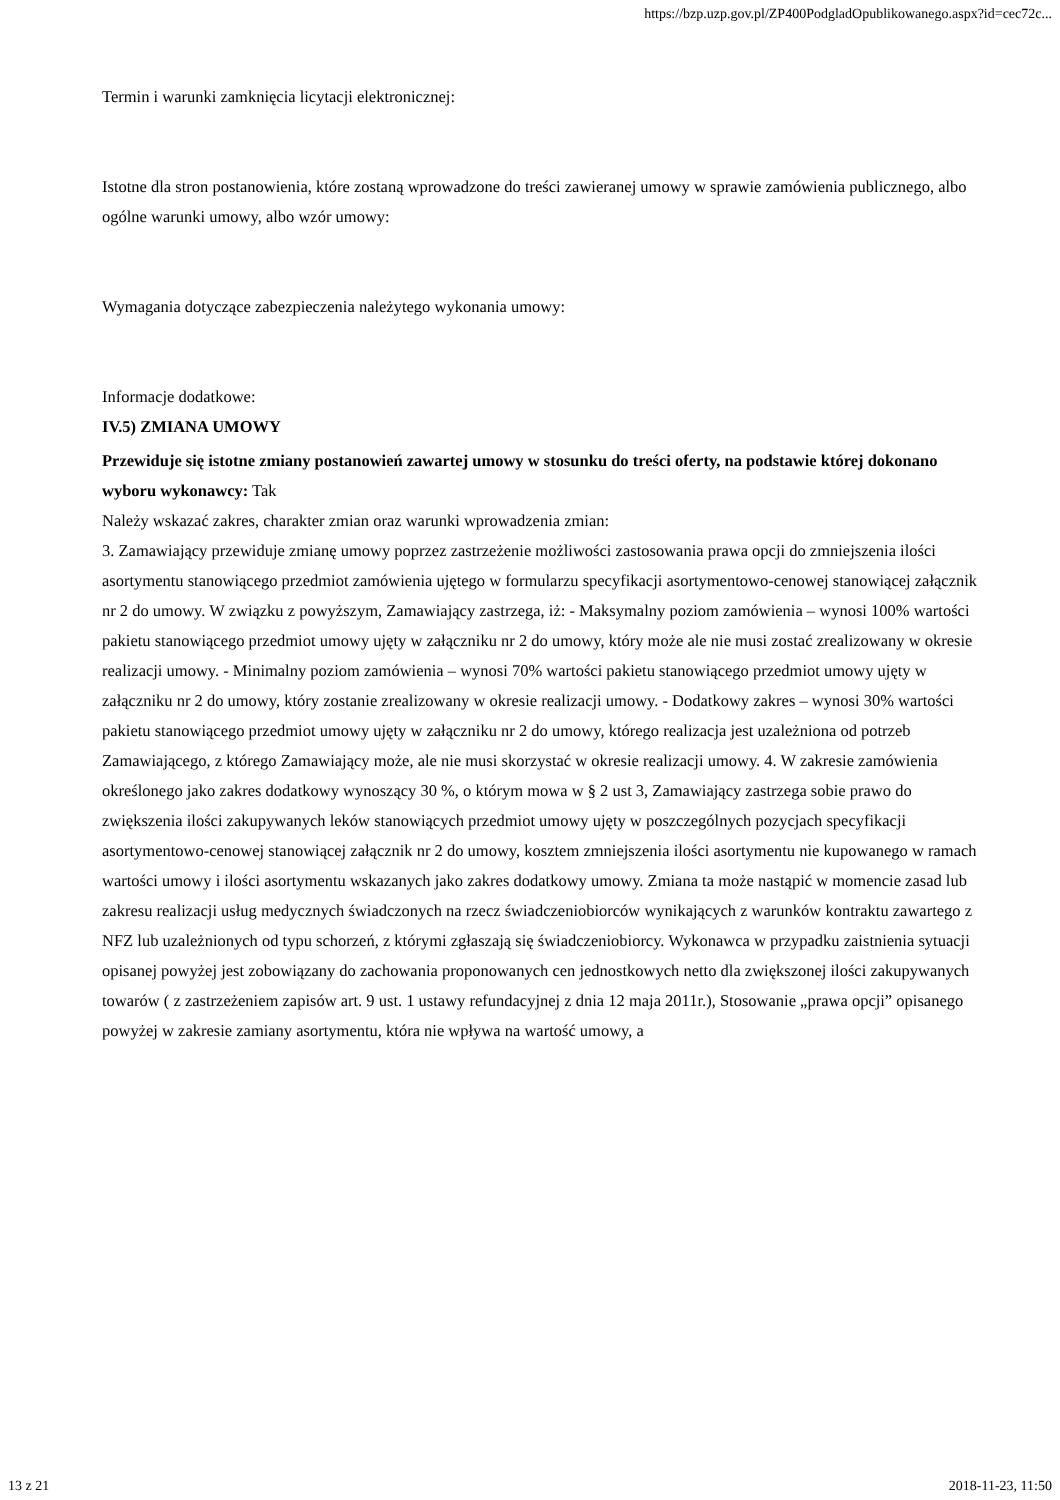https://bzp.uzp.gov.pl/ZP400PodgladOpublikowanego.aspx?id=cec72c...
Termin i warunki zamknięcia licytacji elektronicznej:
Istotne dla stron postanowienia, które zostaną wprowadzone do treści zawieranej umowy w sprawie zamówienia publicznego, albo ogólne warunki umowy, albo wzór umowy:
Wymagania dotyczące zabezpieczenia należytego wykonania umowy:
Informacje dodatkowe:
IV.5) ZMIANA UMOWY
Przewiduje się istotne zmiany postanowień zawartej umowy w stosunku do treści oferty, na podstawie której dokonano wyboru wykonawcy: Tak
Należy wskazać zakres, charakter zmian oraz warunki wprowadzenia zmian:
3. Zamawiający przewiduje zmianę umowy poprzez zastrzeżenie możliwości zastosowania prawa opcji do zmniejszenia ilości asortymentu stanowiącego przedmiot zamówienia ujętego w formularzu specyfikacji asortymentowo-cenowej stanowiącej załącznik nr 2 do umowy. W związku z powyższym, Zamawiający zastrzega, iż: - Maksymalny poziom zamówienia – wynosi 100% wartości pakietu stanowiącego przedmiot umowy ujęty w załączniku nr 2 do umowy, który może ale nie musi zostać zrealizowany w okresie realizacji umowy. - Minimalny poziom zamówienia – wynosi 70% wartości pakietu stanowiącego przedmiot umowy ujęty w załączniku nr 2 do umowy, który zostanie zrealizowany w okresie realizacji umowy. - Dodatkowy zakres – wynosi 30% wartości pakietu stanowiącego przedmiot umowy ujęty w załączniku nr 2 do umowy, którego realizacja jest uzależniona od potrzeb Zamawiającego, z którego Zamawiający może, ale nie musi skorzystać w okresie realizacji umowy. 4. W zakresie zamówienia określonego jako zakres dodatkowy wynoszący 30 %, o którym mowa w § 2 ust 3, Zamawiający zastrzega sobie prawo do zwiększenia ilości zakupywanych leków stanowiących przedmiot umowy ujęty w poszczególnych pozycjach specyfikacji asortymentowo-cenowej stanowiącej załącznik nr 2 do umowy, kosztem zmniejszenia ilości asortymentu nie kupowanego w ramach wartości umowy i ilości asortymentu wskazanych jako zakres dodatkowy umowy. Zmiana ta może nastąpić w momencie zasad lub zakresu realizacji usług medycznych świadczonych na rzecz świadczeniobiorców wynikających z warunków kontraktu zawartego z NFZ lub uzależnionych od typu schorzeń, z którymi zgłaszają się świadczeniobiorcy. Wykonawca w przypadku zaistnienia sytuacji opisanej powyżej jest zobowiązany do zachowania proponowanych cen jednostkowych netto dla zwiększonej ilości zakupywanych towarów ( z zastrzeżeniem zapisów art. 9 ust. 1 ustawy refundacyjnej z dnia 12 maja 2011r.), Stosowanie „prawa opcji” opisanego powyżej w zakresie zamiany asortymentu, która nie wpływa na wartość umowy, a
13 z 21 2018-11-23, 11:50